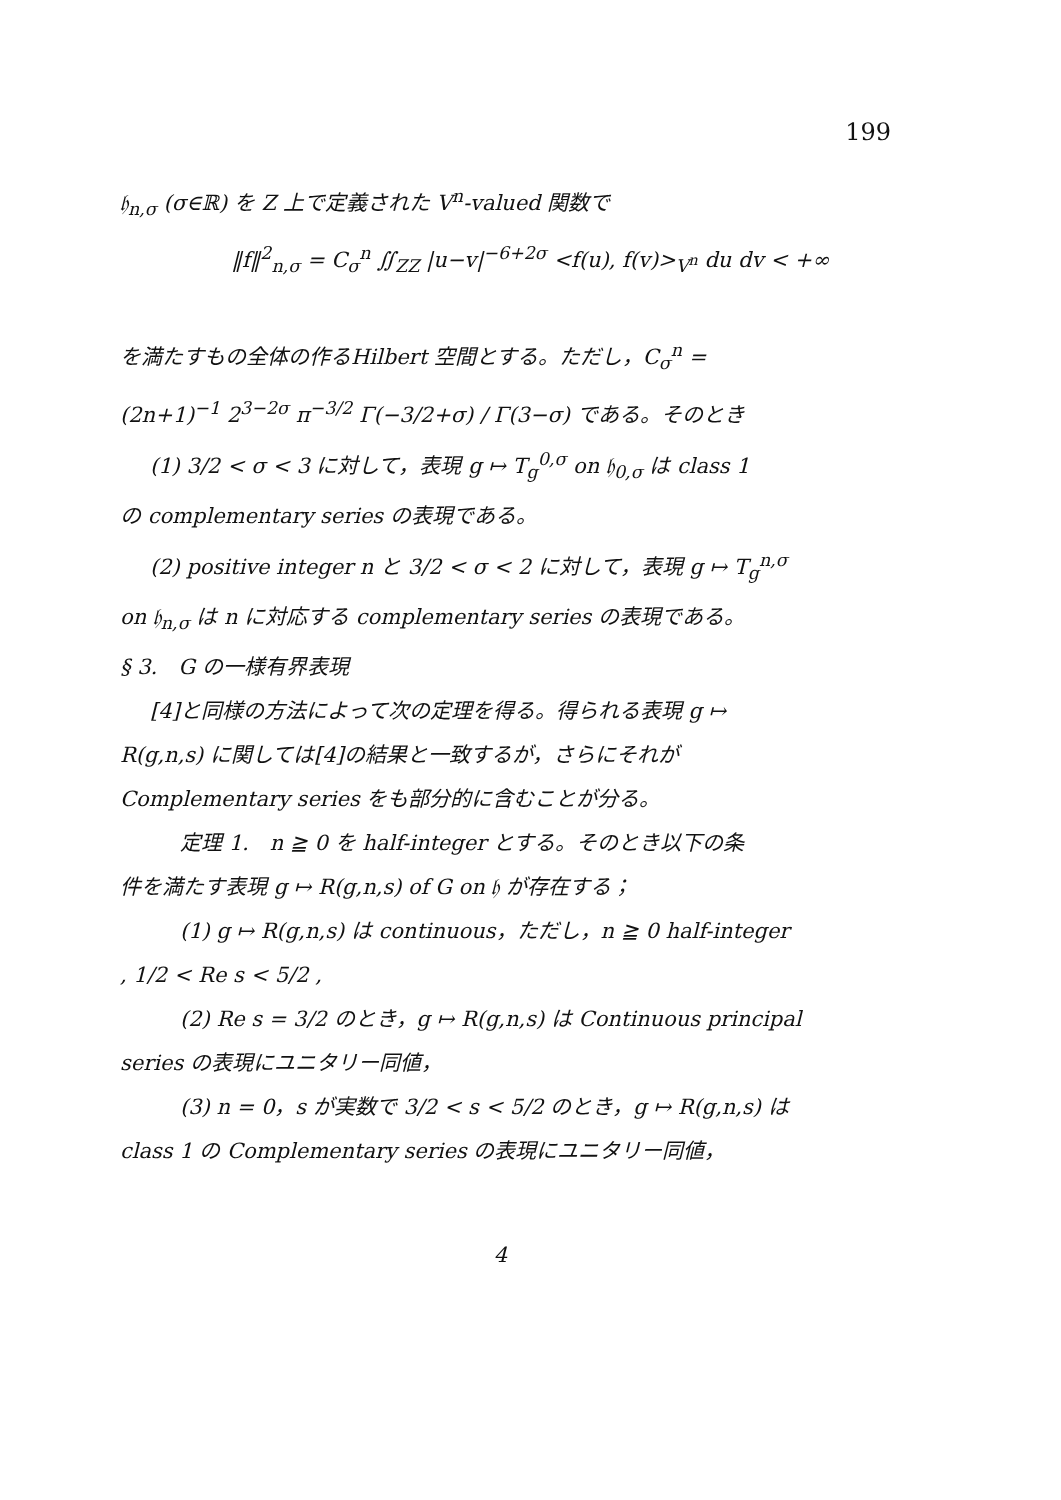199
𝔥<sub>n,σ</sub> (σ∈ℝ) を Z 上で定義された V<sup>n</sup>-valued 関数で
‖f‖<sup>2</sup><sub>n,σ</sub> = C<sub>σ</sub><sup>n</sup> ∬<sub>ZZ</sub> |u−v|<sup>−6+2σ</sup> <f(u), f(v)><sub>V<sup>n</sup></sub> du dv < +∞
を満たすもの全体の作るHilbert 空間とする。ただし，C<sub>σ</sub><sup>n</sup> =
(2n+1)<sup>−1</sup> 2<sup>3−2σ</sup> π<sup>−3/2</sup> Γ(−3/2+σ) / Γ(3−σ) である。そのとき
(1) 3/2 < σ < 3 に対して，表現 g ↦ T<sub>g</sub><sup>0,σ</sup> on 𝔥<sub>0,σ</sub> は class 1
の complementary series の表現である。
(2) positive integer n と 3/2 < σ < 2 に対して，表現 g ↦ T<sub>g</sub><sup>n,σ</sup>
on 𝔥<sub>n,σ</sub> は n に対応する complementary series の表現である。
§ 3.　G の一様有界表現
[4]と同様の方法によって次の定理を得る。得られる表現 g ↦
R(g,n,s) に関しては[4]の結果と一致するが，さらにそれが
Complementary series をも部分的に含むことが分る。
定理 1.　n ≧ 0 を half-integer とする。そのとき以下の条
件を満たす表現 g ↦ R(g,n,s) of G on 𝔥 が存在する；
(1) g ↦ R(g,n,s) は continuous，ただし，n ≧ 0 half-integer
, 1/2 < Re s < 5/2 ,
(2) Re s = 3/2 のとき，g ↦ R(g,n,s) は Continuous principal
series の表現にユニタリー同値，
(3) n = 0，s が実数で 3/2 < s < 5/2 のとき，g ↦ R(g,n,s) は
class 1 の Complementary series の表現にユニタリー同値，
4